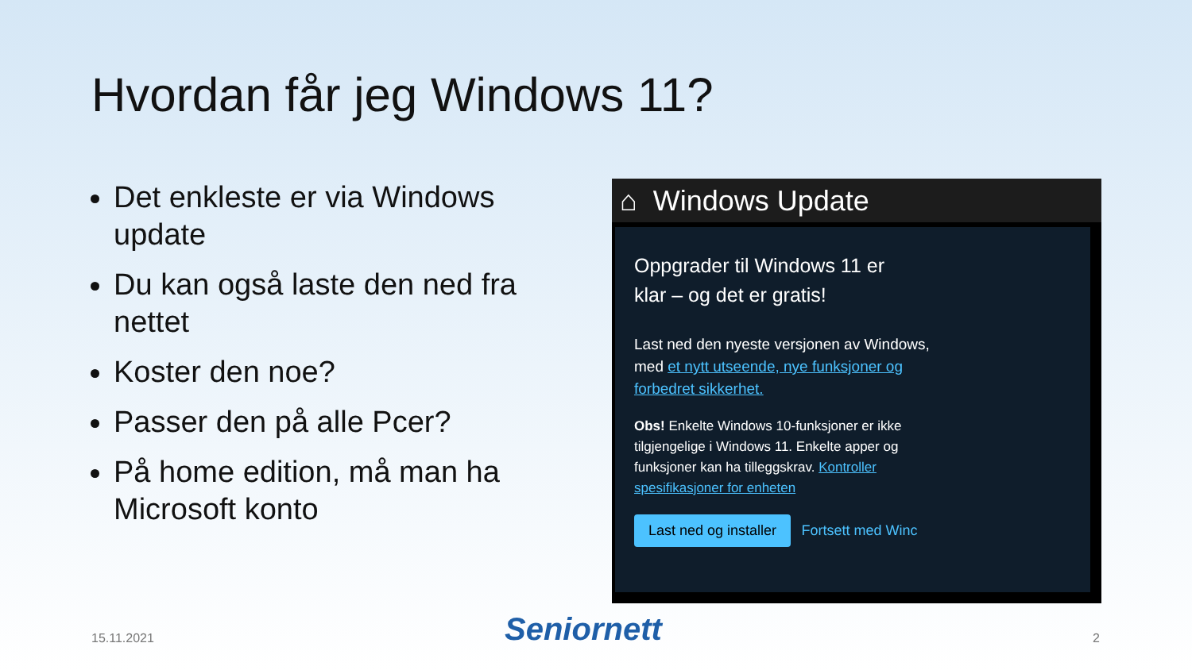Hvordan får jeg Windows 11?
Det enkleste er via Windows update
Du kan også laste den ned fra nettet
Koster den noe?
Passer den på alle Pcer?
På home edition, må man ha Microsoft konto
⌂ Windows Update
Oppgrader til Windows 11 er
klar – og det er gratis!
Last ned den nyeste versjonen av Windows, med et nytt utseende, nye funksjoner og forbedret sikkerhet.
Obs! Enkelte Windows 10-funksjoner er ikke tilgjengelige i Windows 11. Enkelte apper og funksjoner kan ha tilleggskrav. Kontroller spesifikasjoner for enheten
Last ned og installer Fortsett med Winc
15.11.2021 Seniornett 2